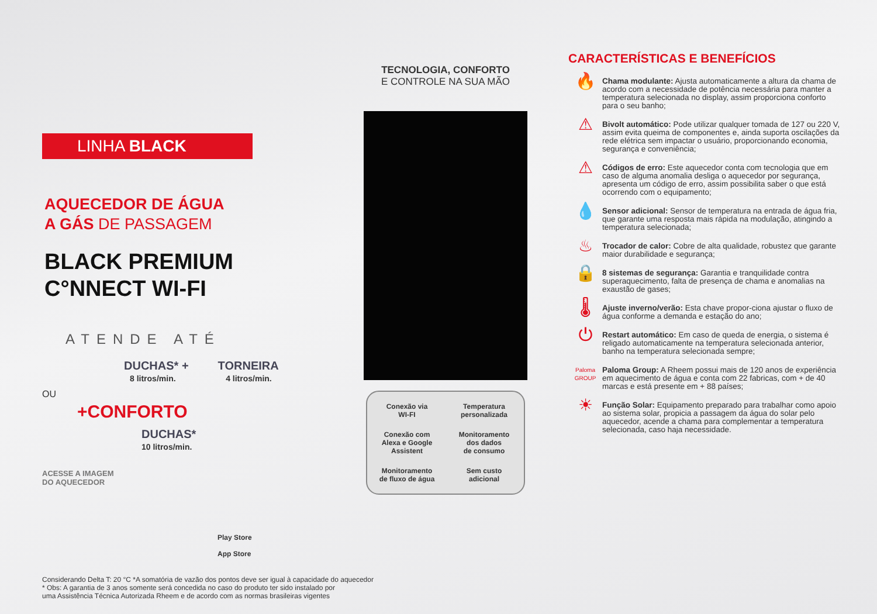LINHA BLACK
AQUECEDOR DE ÁGUA
A GÁS DE PASSAGEM
BLACK PREMIUM
C°NNECT WI-FI
ATENDE ATÉ
DUCHAS* + TORNEIRA
8 litros/min. 4 litros/min.
OU
+CONFORTO
DUCHAS*
10 litros/min.
ACESSE A IMAGEM
DO AQUECEDOR
Play Store
App Store
Considerando Delta T: 20 °C *A somatória de vazão dos pontos deve ser igual à capacidade do aquecedor
* Obs: A garantia de 3 anos somente será concedida no caso do produto ter sido instalado por
uma Assistência Técnica Autorizada Rheem e de acordo com as normas brasileiras vigentes
TECNOLOGIA, CONFORTO
E CONTROLE NA SUA MÃO
Conexão via
WI-FI
Temperatura
personalizada
Conexão com
Alexa e Google
Assistent
Monitoramento
dos dados
de consumo
Monitoramento
de fluxo de água
Sem custo
adicional
CARACTERÍSTICAS E BENEFÍCIOS
🔥
Chama modulante: Ajusta automaticamente a altura da chama de acordo com a necessidade de potência necessária para manter a temperatura selecionada no display, assim proporciona conforto para o seu banho;
⚠
Bivolt automático: Pode utilizar qualquer tomada de 127 ou 220 V, assim evita queima de componentes e, ainda suporta oscilações da rede elétrica sem impactar o usuário, proporcionando economia, segurança e conveniência;
⚠
Códigos de erro: Este aquecedor conta com tecnologia que em caso de alguma anomalia desliga o aquecedor por segurança, apresenta um código de erro, assim possibilita saber o que está ocorrendo com o equipamento;
💧
Sensor adicional: Sensor de temperatura na entrada de água fria, que garante uma resposta mais rápida na modulação, atingindo a temperatura selecionada;
♨
Trocador de calor: Cobre de alta qualidade, robustez que garante maior durabilidade e segurança;
🔒
8 sistemas de segurança: Garantia e tranquilidade contra superaquecimento, falta de presença de chama e anomalias na exaustão de gases;
🌡
Ajuste inverno/verão: Esta chave propor-ciona ajustar o fluxo de água conforme a demanda e estação do ano;
⏻
Restart automático: Em caso de queda de energia, o sistema é religado automaticamente na temperatura selecionada anterior, banho na temperatura selecionada sempre;
Paloma GROUP
Paloma Group: A Rheem possui mais de 120 anos de experiência em aquecimento de água e conta com 22 fabricas, com + de 40 marcas e está presente em + 88 países;
☀
Função Solar: Equipamento preparado para trabalhar como apoio ao sistema solar, propicia a passagem da água do solar pelo aquecedor, acende a chama para complementar a temperatura selecionada, caso haja necessidade.